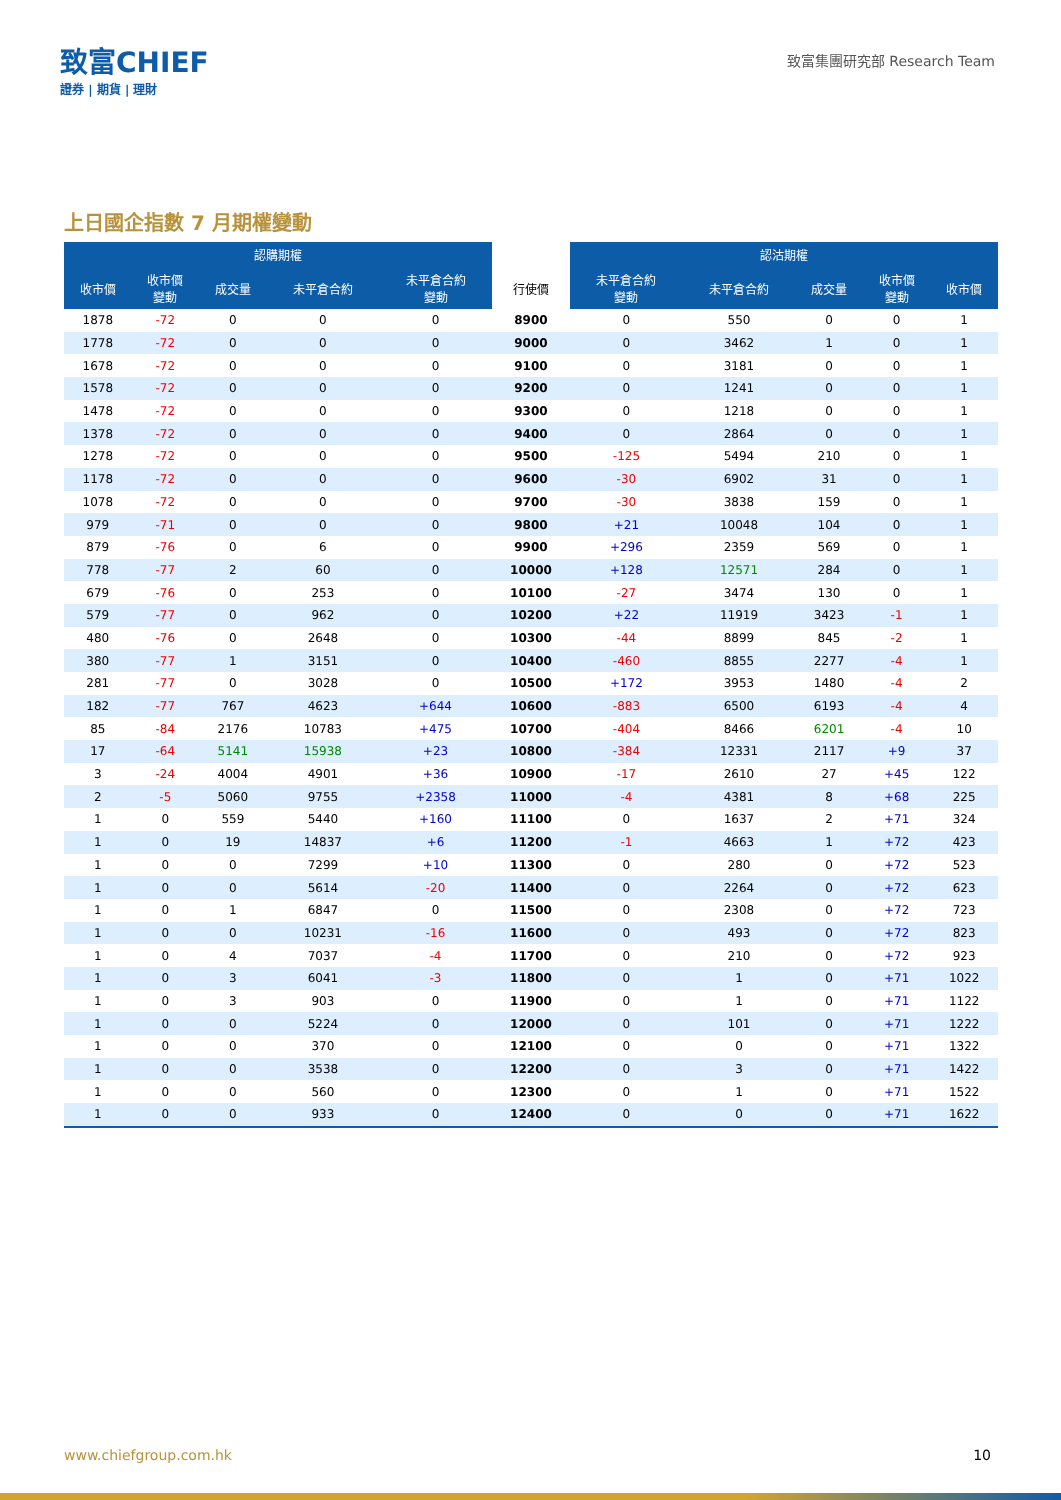致富CHIEF
證券 | 期貨 | 理財
致富集團研究部 Research Team
上日國企指數 7 月期權變動
| 認購期權 | | | | | | 認沽期權 | | | | |
| --- | --- | --- | --- | --- | --- | --- | --- | --- | --- | --- |
| 收市價 | 收市價 變動 | 成交量 | 未平倉合約 | 未平倉合約 變動 | 行使價 | 未平倉合約 變動 | 未平倉合約 | 成交量 | 收市價 變動 | 收市價 |
| 1878 | -72 | 0 | 0 | 0 | 8900 | 0 | 550 | 0 | 0 | 1 |
| 1778 | -72 | 0 | 0 | 0 | 9000 | 0 | 3462 | 1 | 0 | 1 |
| 1678 | -72 | 0 | 0 | 0 | 9100 | 0 | 3181 | 0 | 0 | 1 |
| 1578 | -72 | 0 | 0 | 0 | 9200 | 0 | 1241 | 0 | 0 | 1 |
| 1478 | -72 | 0 | 0 | 0 | 9300 | 0 | 1218 | 0 | 0 | 1 |
| 1378 | -72 | 0 | 0 | 0 | 9400 | 0 | 2864 | 0 | 0 | 1 |
| 1278 | -72 | 0 | 0 | 0 | 9500 | -125 | 5494 | 210 | 0 | 1 |
| 1178 | -72 | 0 | 0 | 0 | 9600 | -30 | 6902 | 31 | 0 | 1 |
| 1078 | -72 | 0 | 0 | 0 | 9700 | -30 | 3838 | 159 | 0 | 1 |
| 979 | -71 | 0 | 0 | 0 | 9800 | +21 | 10048 | 104 | 0 | 1 |
| 879 | -76 | 0 | 6 | 0 | 9900 | +296 | 2359 | 569 | 0 | 1 |
| 778 | -77 | 2 | 60 | 0 | 10000 | +128 | 12571 | 284 | 0 | 1 |
| 679 | -76 | 0 | 253 | 0 | 10100 | -27 | 3474 | 130 | 0 | 1 |
| 579 | -77 | 0 | 962 | 0 | 10200 | +22 | 11919 | 3423 | -1 | 1 |
| 480 | -76 | 0 | 2648 | 0 | 10300 | -44 | 8899 | 845 | -2 | 1 |
| 380 | -77 | 1 | 3151 | 0 | 10400 | -460 | 8855 | 2277 | -4 | 1 |
| 281 | -77 | 0 | 3028 | 0 | 10500 | +172 | 3953 | 1480 | -4 | 2 |
| 182 | -77 | 767 | 4623 | +644 | 10600 | -883 | 6500 | 6193 | -4 | 4 |
| 85 | -84 | 2176 | 10783 | +475 | 10700 | -404 | 8466 | 6201 | -4 | 10 |
| 17 | -64 | 5141 | 15938 | +23 | 10800 | -384 | 12331 | 2117 | +9 | 37 |
| 3 | -24 | 4004 | 4901 | +36 | 10900 | -17 | 2610 | 27 | +45 | 122 |
| 2 | -5 | 5060 | 9755 | +2358 | 11000 | -4 | 4381 | 8 | +68 | 225 |
| 1 | 0 | 559 | 5440 | +160 | 11100 | 0 | 1637 | 2 | +71 | 324 |
| 1 | 0 | 19 | 14837 | +6 | 11200 | -1 | 4663 | 1 | +72 | 423 |
| 1 | 0 | 0 | 7299 | +10 | 11300 | 0 | 280 | 0 | +72 | 523 |
| 1 | 0 | 0 | 5614 | -20 | 11400 | 0 | 2264 | 0 | +72 | 623 |
| 1 | 0 | 1 | 6847 | 0 | 11500 | 0 | 2308 | 0 | +72 | 723 |
| 1 | 0 | 0 | 10231 | -16 | 11600 | 0 | 493 | 0 | +72 | 823 |
| 1 | 0 | 4 | 7037 | -4 | 11700 | 0 | 210 | 0 | +72 | 923 |
| 1 | 0 | 3 | 6041 | -3 | 11800 | 0 | 1 | 0 | +71 | 1022 |
| 1 | 0 | 3 | 903 | 0 | 11900 | 0 | 1 | 0 | +71 | 1122 |
| 1 | 0 | 0 | 5224 | 0 | 12000 | 0 | 101 | 0 | +71 | 1222 |
| 1 | 0 | 0 | 370 | 0 | 12100 | 0 | 0 | 0 | +71 | 1322 |
| 1 | 0 | 0 | 3538 | 0 | 12200 | 0 | 3 | 0 | +71 | 1422 |
| 1 | 0 | 0 | 560 | 0 | 12300 | 0 | 1 | 0 | +71 | 1522 |
| 1 | 0 | 0 | 933 | 0 | 12400 | 0 | 0 | 0 | +71 | 1622 |
www.chiefgroup.com.hk 10